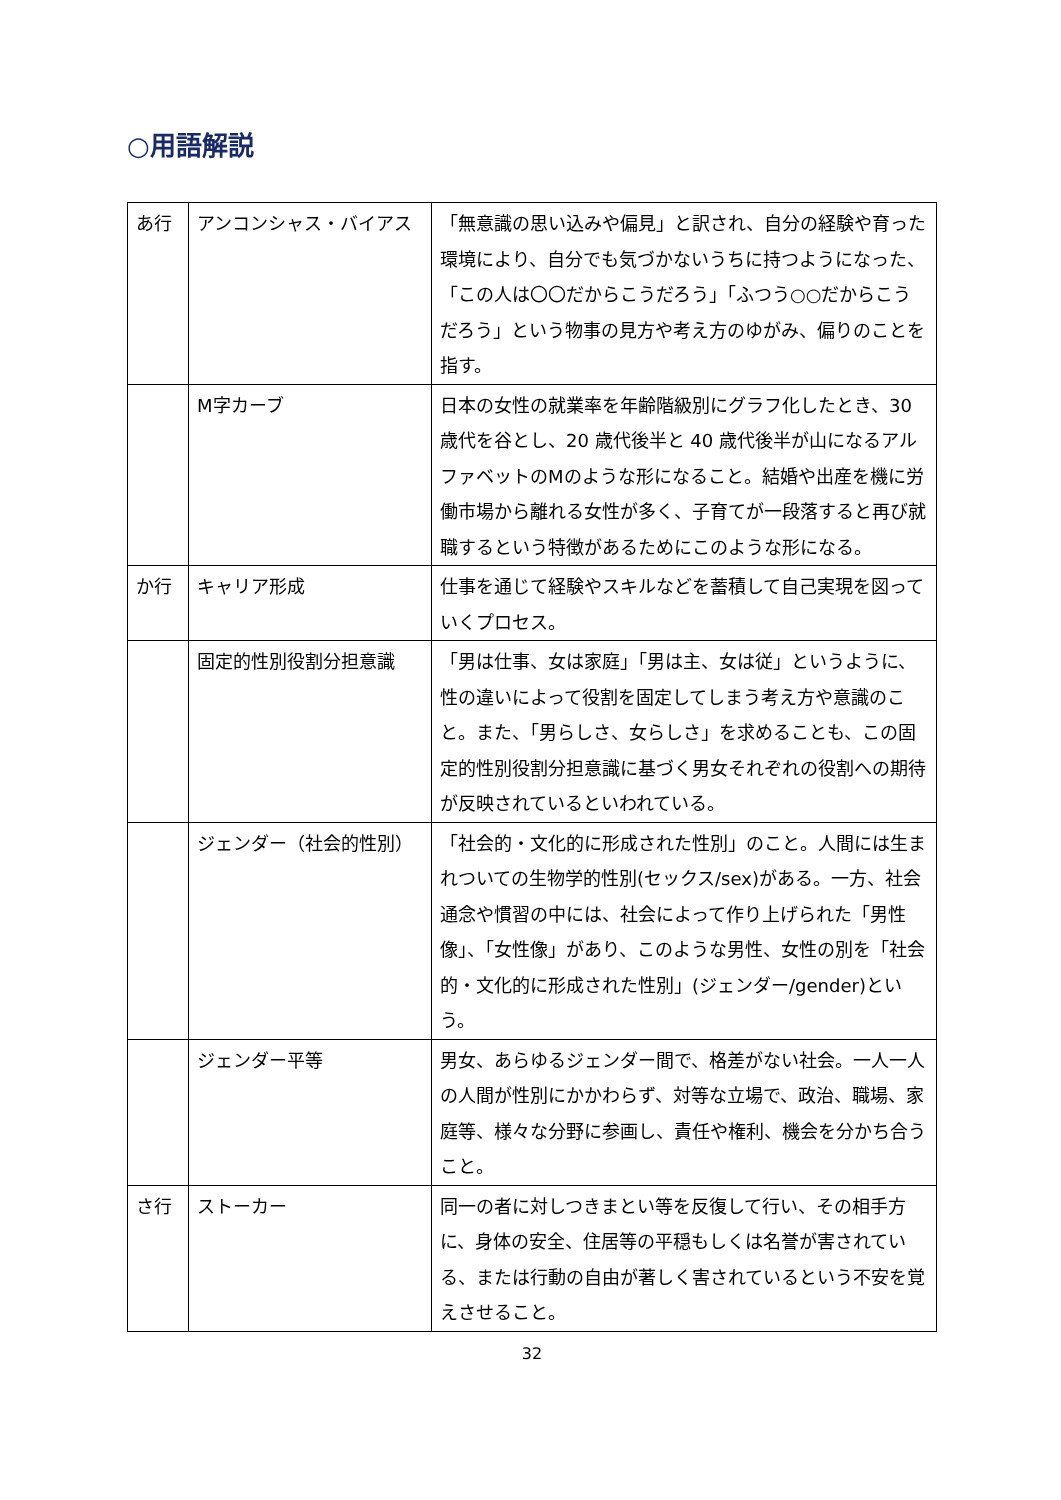○用語解説
| あ行 | アンコンシャス・バイアス | 「無意識の思い込みや偏見」と訳され、自分の経験や育った環境により、自分でも気づかないうちに持つようになった、「この人は〇〇だからこうだろう」「ふつう○○だからこうだろう」という物事の見方や考え方のゆがみ、偏りのことを指す。 |
| | M字カーブ | 日本の女性の就業率を年齢階級別にグラフ化したとき、30 歳代を谷とし、20 歳代後半と 40 歳代後半が山になるアルファベットのMのような形になること。結婚や出産を機に労働市場から離れる女性が多く、子育てが一段落すると再び就職するという特徴があるためにこのような形になる。 |
| か行 | キャリア形成 | 仕事を通じて経験やスキルなどを蓄積して自己実現を図っていくプロセス。 |
| | 固定的性別役割分担意識 | 「男は仕事、女は家庭」「男は主、女は従」というように、性の違いによって役割を固定してしまう考え方や意識のこと。また、「男らしさ、女らしさ」を求めることも、この固定的性別役割分担意識に基づく男女それぞれの役割への期待が反映されているといわれている。 |
| | ジェンダー（社会的性別） | 「社会的・文化的に形成された性別」のこと。人間には生まれついての生物学的性別(セックス/sex)がある。一方、社会通念や慣習の中には、社会によって作り上げられた「男性像」、「女性像」があり、このような男性、女性の別を「社会的・文化的に形成された性別」(ジェンダー/gender)という。 |
| | ジェンダー平等 | 男女、あらゆるジェンダー間で、格差がない社会。一人一人の人間が性別にかかわらず、対等な立場で、政治、職場、家庭等、様々な分野に参画し、責任や権利、機会を分かち合うこと。 |
| さ行 | ストーカー | 同一の者に対しつきまとい等を反復して行い、その相手方に、身体の安全、住居等の平穏もしくは名誉が害されている、または行動の自由が著しく害されているという不安を覚えさせること。 |
32